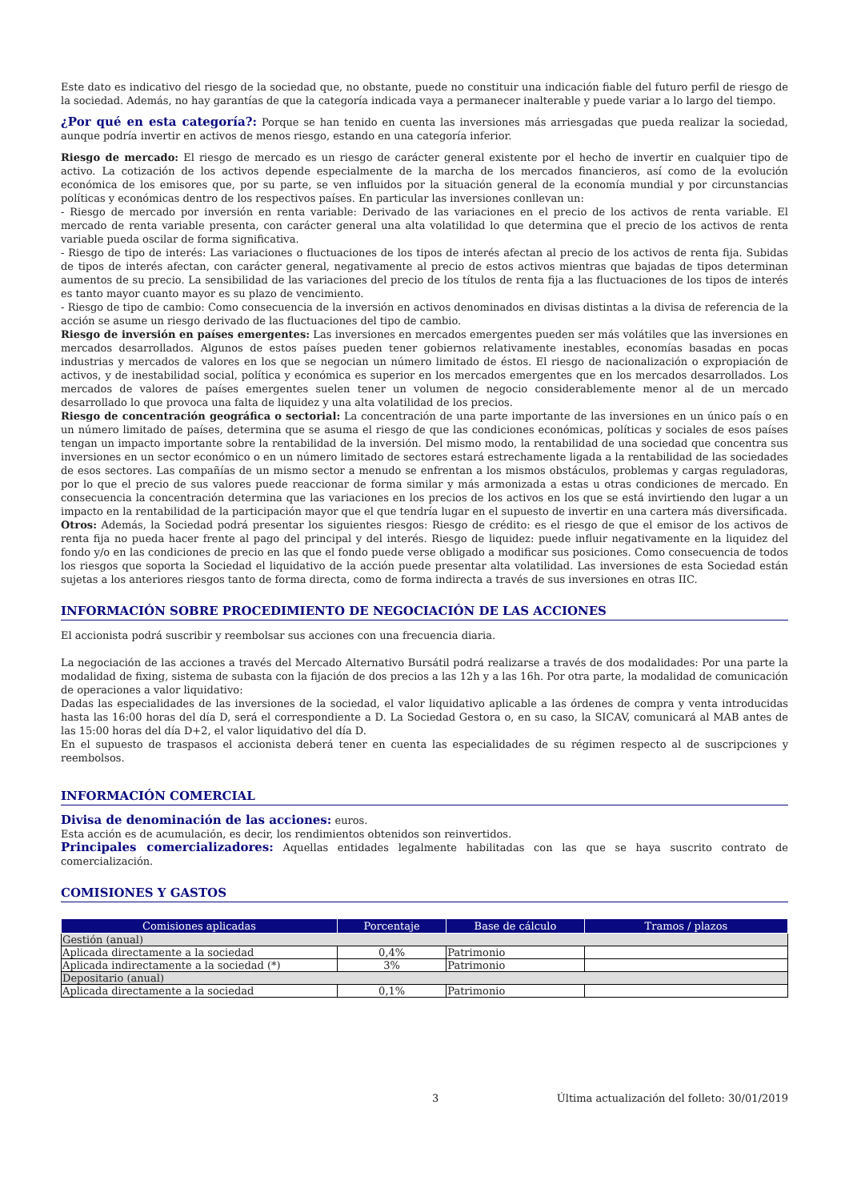Este dato es indicativo del riesgo de la sociedad que, no obstante, puede no constituir una indicación fiable del futuro perfil de riesgo de la sociedad. Además, no hay garantías de que la categoría indicada vaya a permanecer inalterable y puede variar a lo largo del tiempo.
¿Por qué en esta categoría?: Porque se han tenido en cuenta las inversiones más arriesgadas que pueda realizar la sociedad, aunque podría invertir en activos de menos riesgo, estando en una categoría inferior.
Riesgo de mercado: El riesgo de mercado es un riesgo de carácter general existente por el hecho de invertir en cualquier tipo de activo. La cotización de los activos depende especialmente de la marcha de los mercados financieros, así como de la evolución económica de los emisores que, por su parte, se ven influidos por la situación general de la economía mundial y por circunstancias políticas y económicas dentro de los respectivos países. En particular las inversiones conllevan un:
- Riesgo de mercado por inversión en renta variable: Derivado de las variaciones en el precio de los activos de renta variable. El mercado de renta variable presenta, con carácter general una alta volatilidad lo que determina que el precio de los activos de renta variable pueda oscilar de forma significativa.
- Riesgo de tipo de interés: Las variaciones o fluctuaciones de los tipos de interés afectan al precio de los activos de renta fija. Subidas de tipos de interés afectan, con carácter general, negativamente al precio de estos activos mientras que bajadas de tipos determinan aumentos de su precio. La sensibilidad de las variaciones del precio de los títulos de renta fija a las fluctuaciones de los tipos de interés es tanto mayor cuanto mayor es su plazo de vencimiento.
- Riesgo de tipo de cambio: Como consecuencia de la inversión en activos denominados en divisas distintas a la divisa de referencia de la acción se asume un riesgo derivado de las fluctuaciones del tipo de cambio.
Riesgo de inversión en países emergentes: Las inversiones en mercados emergentes pueden ser más volátiles que las inversiones en mercados desarrollados. Algunos de estos países pueden tener gobiernos relativamente inestables, economías basadas en pocas industrias y mercados de valores en los que se negocian un número limitado de éstos. El riesgo de nacionalización o expropiación de activos, y de inestabilidad social, política y económica es superior en los mercados emergentes que en los mercados desarrollados. Los mercados de valores de países emergentes suelen tener un volumen de negocio considerablemente menor al de un mercado desarrollado lo que provoca una falta de liquidez y una alta volatilidad de los precios.
Riesgo de concentración geográfica o sectorial: La concentración de una parte importante de las inversiones en un único país o en un número limitado de países, determina que se asuma el riesgo de que las condiciones económicas, políticas y sociales de esos países tengan un impacto importante sobre la rentabilidad de la inversión. Del mismo modo, la rentabilidad de una sociedad que concentra sus inversiones en un sector económico o en un número limitado de sectores estará estrechamente ligada a la rentabilidad de las sociedades de esos sectores. Las compañías de un mismo sector a menudo se enfrentan a los mismos obstáculos, problemas y cargas reguladoras, por lo que el precio de sus valores puede reaccionar de forma similar y más armonizada a estas u otras condiciones de mercado. En consecuencia la concentración determina que las variaciones en los precios de los activos en los que se está invirtiendo den lugar a un impacto en la rentabilidad de la participación mayor que el que tendría lugar en el supuesto de invertir en una cartera más diversificada.
Otros: Además, la Sociedad podrá presentar los siguientes riesgos: Riesgo de crédito: es el riesgo de que el emisor de los activos de renta fija no pueda hacer frente al pago del principal y del interés. Riesgo de liquidez: puede influir negativamente en la liquidez del fondo y/o en las condiciones de precio en las que el fondo puede verse obligado a modificar sus posiciones. Como consecuencia de todos los riesgos que soporta la Sociedad el liquidativo de la acción puede presentar alta volatilidad. Las inversiones de esta Sociedad están sujetas a los anteriores riesgos tanto de forma directa, como de forma indirecta a través de sus inversiones en otras IIC.
INFORMACIÓN SOBRE PROCEDIMIENTO DE NEGOCIACIÓN DE LAS ACCIONES
El accionista podrá suscribir y reembolsar sus acciones con una frecuencia diaria.
La negociación de las acciones a través del Mercado Alternativo Bursátil podrá realizarse a través de dos modalidades: Por una parte la modalidad de fixing, sistema de subasta con la fijación de dos precios a las 12h y a las 16h. Por otra parte, la modalidad de comunicación de operaciones a valor liquidativo:
Dadas las especialidades de las inversiones de la sociedad, el valor liquidativo aplicable a las órdenes de compra y venta introducidas hasta las 16:00 horas del día D, será el correspondiente a D. La Sociedad Gestora o, en su caso, la SICAV, comunicará al MAB antes de las 15:00 horas del día D+2, el valor liquidativo del día D.
En el supuesto de traspasos el accionista deberá tener en cuenta las especialidades de su régimen respecto al de suscripciones y reembolsos.
INFORMACIÓN COMERCIAL
Divisa de denominación de las acciones: euros.
Esta acción es de acumulación, es decir, los rendimientos obtenidos son reinvertidos.
Principales comercializadores: Aquellas entidades legalmente habilitadas con las que se haya suscrito contrato de comercialización.
COMISIONES Y GASTOS
| Comisiones aplicadas | Porcentaje | Base de cálculo | Tramos / plazos |
| --- | --- | --- | --- |
| Gestión (anual) | | | |
| Aplicada directamente a la sociedad | 0,4% | Patrimonio | |
| Aplicada indirectamente a la sociedad (*) | 3% | Patrimonio | |
| Depositario (anual) | | | |
| Aplicada directamente a la sociedad | 0,1% | Patrimonio | |
3 Última actualización del folleto: 30/01/2019